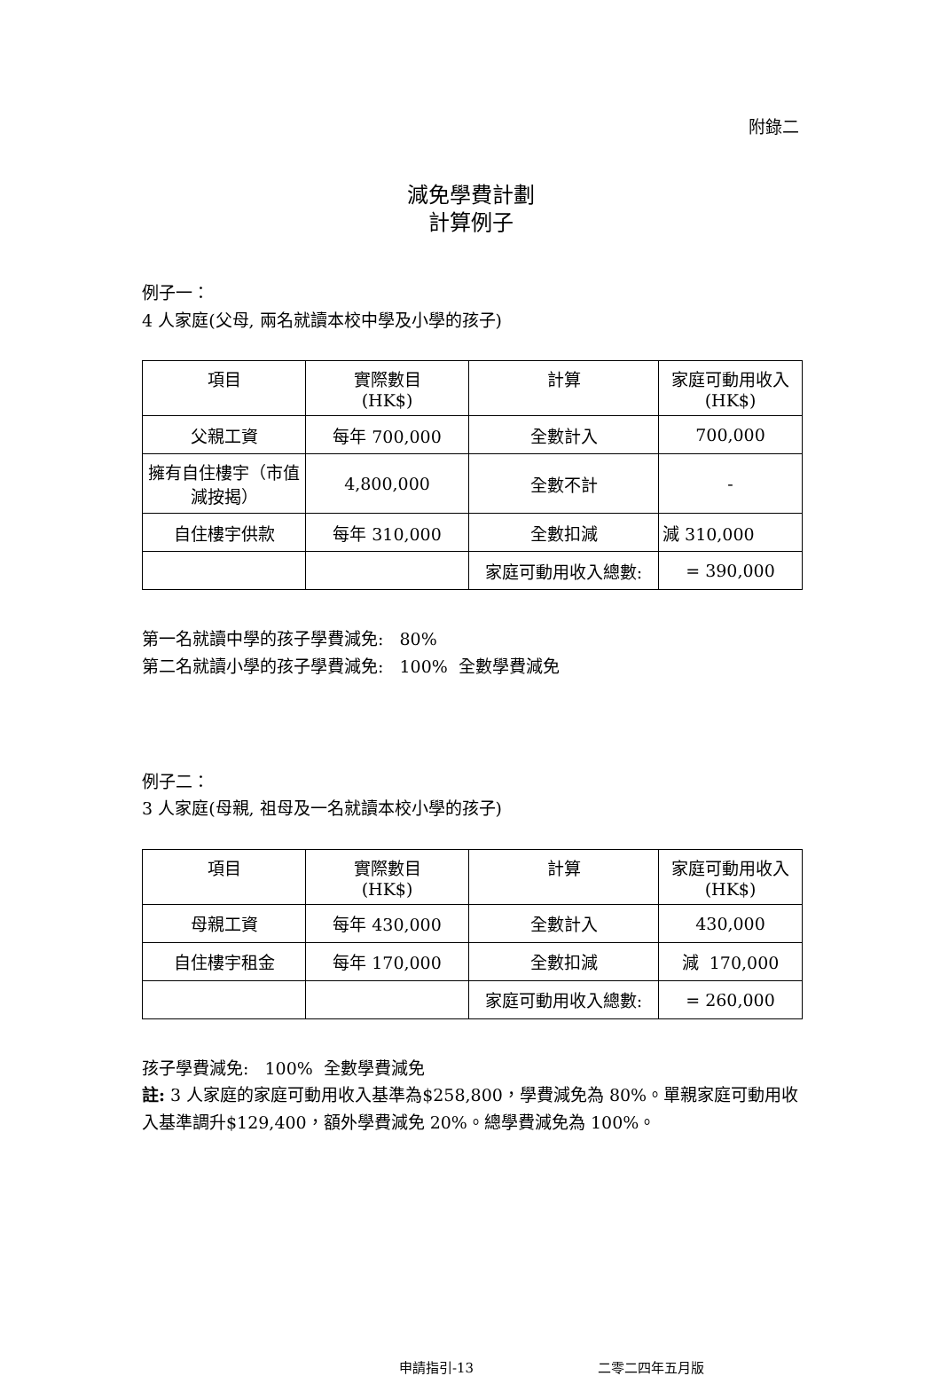附錄二
減免學費計劃
計算例子
例子一：
4 人家庭(父母, 兩名就讀本校中學及小學的孩子)
| 項目 | 實際數目 (HK$) | 計算 | 家庭可動用收入 (HK$) |
| --- | --- | --- | --- |
| 父親工資 | 每年 700,000 | 全數計入 | 700,000 |
| 擁有自住樓宇（市值減按揭） | 4,800,000 | 全數不計 | - |
| 自住樓宇供款 | 每年 310,000 | 全數扣減 | 減 310,000 |
| | | 家庭可動用收入總數: | = 390,000 |
第一名就讀中學的孩子學費減免: 80%
第二名就讀小學的孩子學費減免: 100% 全數學費減免
例子二：
3 人家庭(母親, 祖母及一名就讀本校小學的孩子)
| 項目 | 實際數目 (HK$) | 計算 | 家庭可動用收入 (HK$) |
| --- | --- | --- | --- |
| 母親工資 | 每年 430,000 | 全數計入 | 430,000 |
| 自住樓宇租金 | 每年 170,000 | 全數扣減 | 減 170,000 |
| | | 家庭可動用收入總數: | = 260,000 |
孩子學費減免: 100% 全數學費減免
註: 3 人家庭的家庭可動用收入基準為$258,800，學費減免為 80%。單親家庭可動用收入基準調升$129,400，額外學費減免 20%。總學費減免為 100%。
申請指引-13 二零二四年五月版